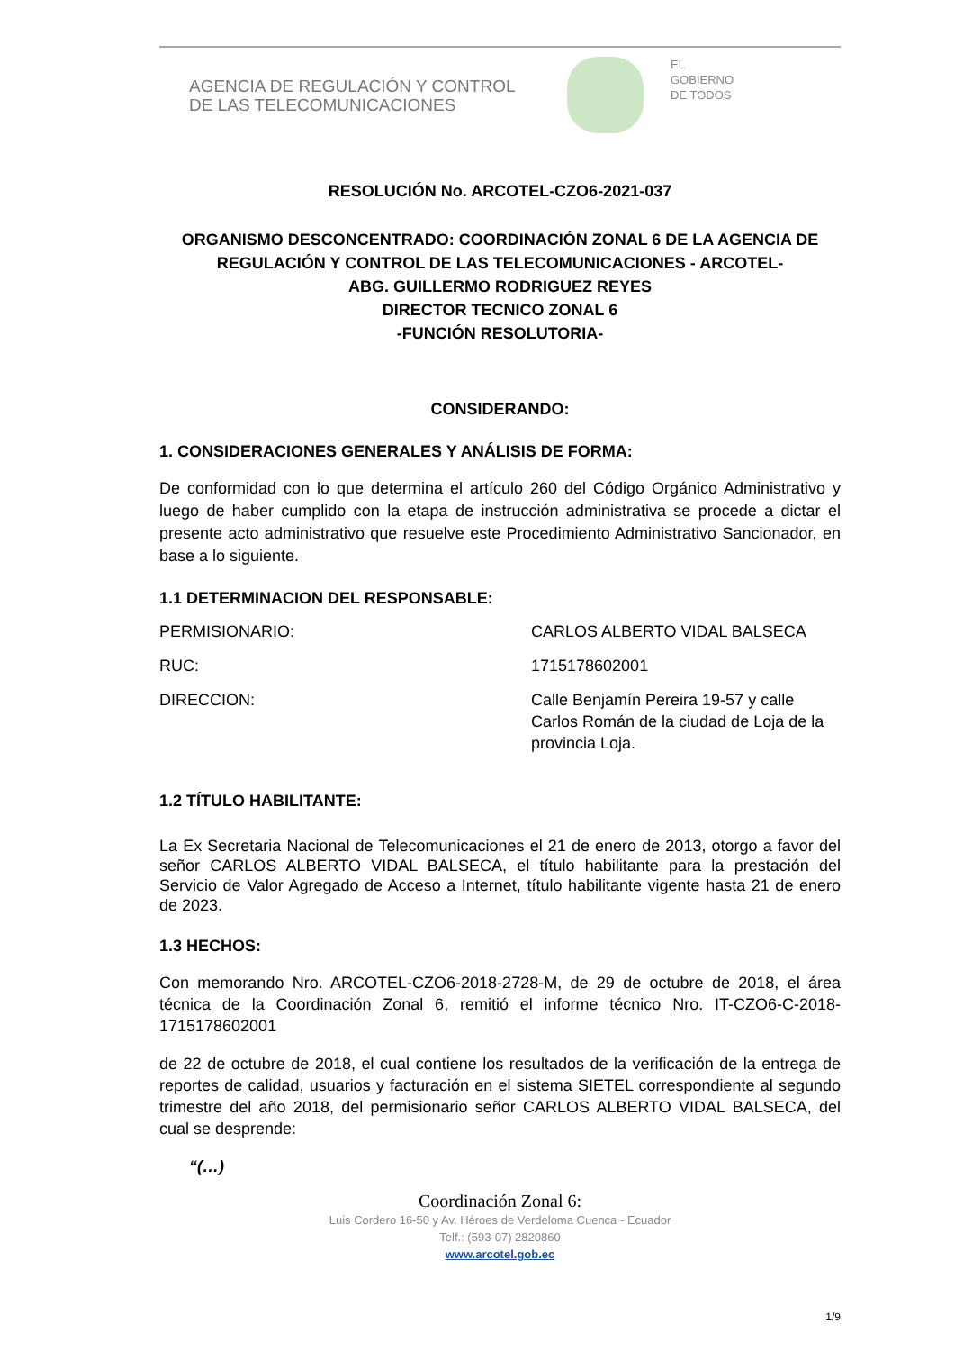AGENCIA DE REGULACIÓN Y CONTROL
DE LAS TELECOMUNICACIONES
EL
GOBIERNO
DE TODOS
RESOLUCIÓN No. ARCOTEL-CZO6-2021-037
ORGANISMO DESCONCENTRADO: COORDINACIÓN ZONAL 6 DE LA AGENCIA DE REGULACIÓN Y CONTROL DE LAS TELECOMUNICACIONES - ARCOTEL-
ABG. GUILLERMO RODRIGUEZ REYES
DIRECTOR TECNICO ZONAL 6
-FUNCIÓN RESOLUTORIA-
CONSIDERANDO:
1. CONSIDERACIONES GENERALES Y ANÁLISIS DE FORMA:
De conformidad con lo que determina el artículo 260 del Código Orgánico Administrativo y luego de haber cumplido con la etapa de instrucción administrativa se procede a dictar el presente acto administrativo que resuelve este Procedimiento Administrativo Sancionador, en base a lo siguiente.
1.1 DETERMINACION DEL RESPONSABLE:
PERMISIONARIO: CARLOS ALBERTO VIDAL BALSECA
RUC: 1715178602001
DIRECCION: Calle Benjamín Pereira 19-57 y calle Carlos Román de la ciudad de Loja de la provincia Loja.
1.2 TÍTULO HABILITANTE:
La Ex Secretaria Nacional de Telecomunicaciones el 21 de enero de 2013, otorgo a favor del señor CARLOS ALBERTO VIDAL BALSECA, el título habilitante para la prestación del Servicio de Valor Agregado de Acceso a Internet, título habilitante vigente hasta 21 de enero de 2023.
1.3 HECHOS:
Con memorando Nro. ARCOTEL-CZO6-2018-2728-M, de 29 de octubre de 2018, el área técnica de la Coordinación Zonal 6, remitió el informe técnico Nro. IT-CZO6-C-2018-1715178602001
de 22 de octubre de 2018, el cual contiene los resultados de la verificación de la entrega de reportes de calidad, usuarios y facturación en el sistema SIETEL correspondiente al segundo trimestre del año 2018, del permisionario señor CARLOS ALBERTO VIDAL BALSECA, del cual se desprende:
“(…)
Coordinación Zonal 6:
Luis Cordero 16-50 y Av. Héroes de Verdeloma Cuenca - Ecuador
Telf.: (593-07) 2820860
www.arcotel.gob.ec
1/9